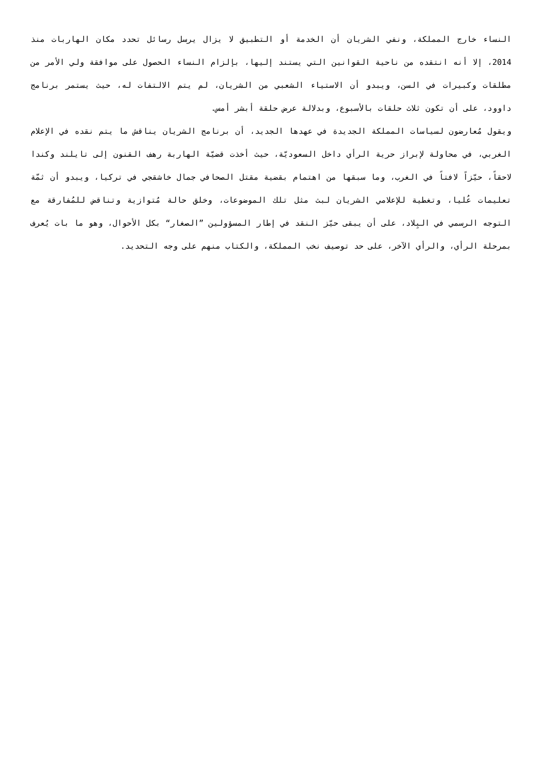النساء خارج المملكة، ونفي الشريان أن الخدمة أو التطبيق لا يزال يرسل رسائل تحدد مكان الهاربات منذ 2014، إلا أنه انتقده من ناحية القوانين التي يستند إليها، بإلزام النساء الحصول على موافقة ولي الأمر من مطلقات وكبيرات في السن، ويبدو أن الاستياء الشعبي من الشريان، لم يتم الالتفات له، حيث يستمر برنامج داوود، على أن تكون ثلاث حلقات بالأسبوع، وبدلالة عرض حلقة أبشر أمس.
ويقول مُعارضون لسياسات المملكة الجديدة في عهدها الجديد، أن برنامج الشريان يناقش ما يتم نقده في الإعلام الغربي، في محاولة لإبراز حرية الرأي داخل السعوديّة، حيث أخذت قضيّة الهاربة رهف القنون إلى تايلند وكندا لاحقاً، حيّزاً لافتاً في الغرب، وما سبقها من اهتمام بقضية مقتل الصحافي جمال خاشقجي في تركيا، ويبدو أن ثمّة تعليمات عُليا، وتغطية للإعلامي الشريان لبث مثل تلك الموضوعات، وخلق حالة مُتوازية وتناقض للمُفارقة مع التوجه الرسمي في البِلاد، على أن يبقى حيّز النقد في إطار المسؤولين ”الصغار“ بكل الأحوال، وهو ما بات يُعرف بمرحلة الرأي، والرأي الآخر، على حد توصيف نخب المملكة، والكتاب منهم على وجه التحديد.